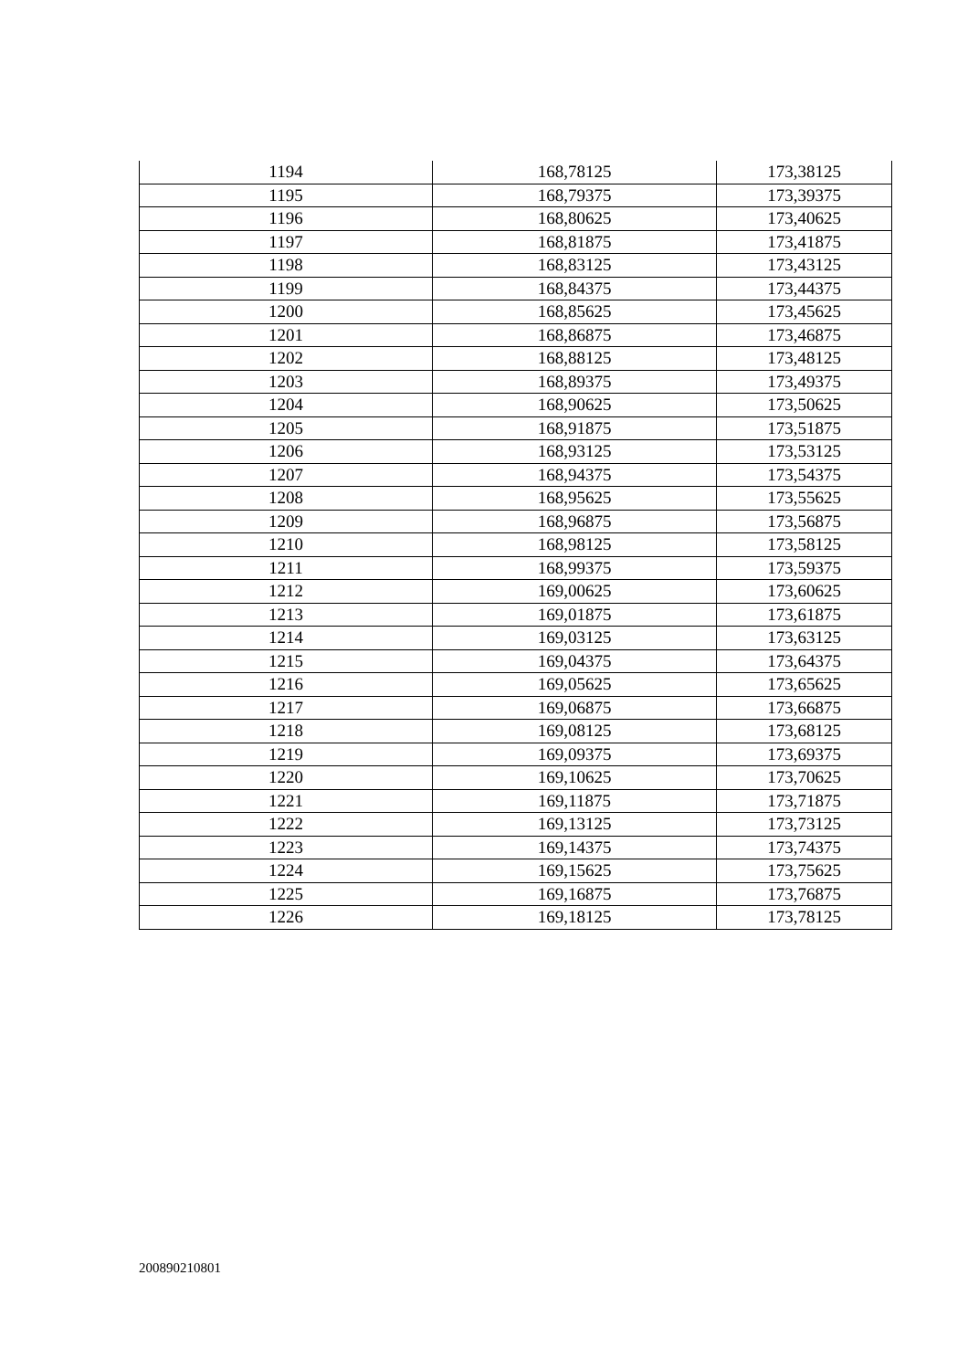| 1194 | 168,78125 | 173,38125 |
| 1195 | 168,79375 | 173,39375 |
| 1196 | 168,80625 | 173,40625 |
| 1197 | 168,81875 | 173,41875 |
| 1198 | 168,83125 | 173,43125 |
| 1199 | 168,84375 | 173,44375 |
| 1200 | 168,85625 | 173,45625 |
| 1201 | 168,86875 | 173,46875 |
| 1202 | 168,88125 | 173,48125 |
| 1203 | 168,89375 | 173,49375 |
| 1204 | 168,90625 | 173,50625 |
| 1205 | 168,91875 | 173,51875 |
| 1206 | 168,93125 | 173,53125 |
| 1207 | 168,94375 | 173,54375 |
| 1208 | 168,95625 | 173,55625 |
| 1209 | 168,96875 | 173,56875 |
| 1210 | 168,98125 | 173,58125 |
| 1211 | 168,99375 | 173,59375 |
| 1212 | 169,00625 | 173,60625 |
| 1213 | 169,01875 | 173,61875 |
| 1214 | 169,03125 | 173,63125 |
| 1215 | 169,04375 | 173,64375 |
| 1216 | 169,05625 | 173,65625 |
| 1217 | 169,06875 | 173,66875 |
| 1218 | 169,08125 | 173,68125 |
| 1219 | 169,09375 | 173,69375 |
| 1220 | 169,10625 | 173,70625 |
| 1221 | 169,11875 | 173,71875 |
| 1222 | 169,13125 | 173,73125 |
| 1223 | 169,14375 | 173,74375 |
| 1224 | 169,15625 | 173,75625 |
| 1225 | 169,16875 | 173,76875 |
| 1226 | 169,18125 | 173,78125 |
200890210801